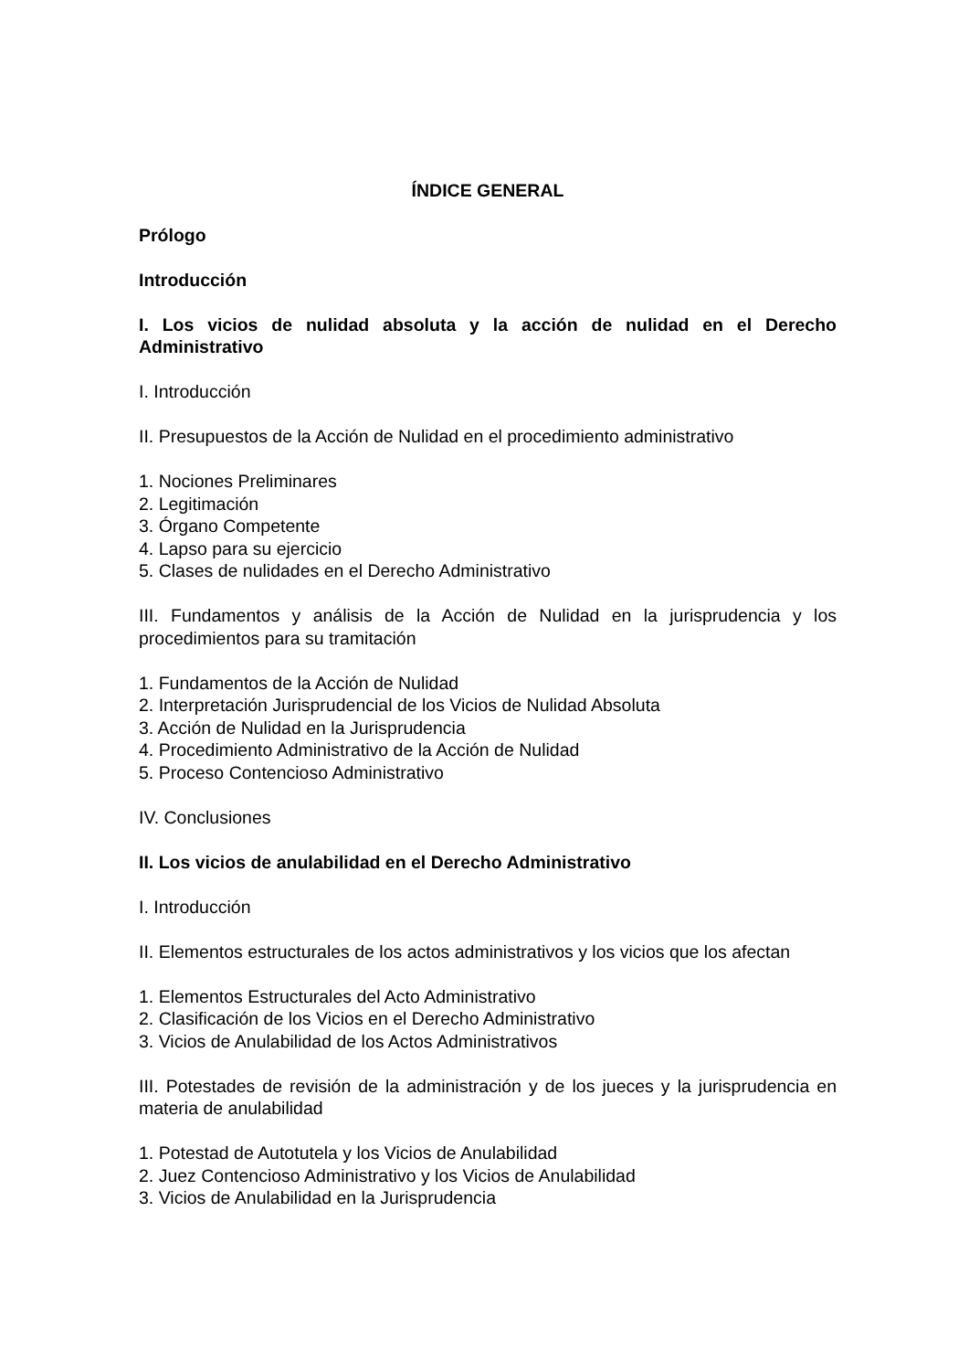ÍNDICE GENERAL
Prólogo
Introducción
I. Los vicios de nulidad absoluta y la acción de nulidad en el Derecho Administrativo
I. Introducción
II. Presupuestos de la Acción de Nulidad en el procedimiento administrativo
1. Nociones Preliminares
2. Legitimación
3. Órgano Competente
4. Lapso para su ejercicio
5. Clases de nulidades en el Derecho Administrativo
III. Fundamentos y análisis de la Acción de Nulidad en la jurisprudencia y los procedimientos para su tramitación
1. Fundamentos de la Acción de Nulidad
2. Interpretación Jurisprudencial de los Vicios de Nulidad Absoluta
3. Acción de Nulidad en la Jurisprudencia
4. Procedimiento Administrativo de la Acción de Nulidad
5. Proceso Contencioso Administrativo
IV. Conclusiones
II. Los vicios de anulabilidad en el Derecho Administrativo
I. Introducción
II. Elementos estructurales de los actos administrativos y los vicios que los afectan
1. Elementos Estructurales del Acto Administrativo
2. Clasificación de los Vicios en el Derecho Administrativo
3. Vicios de Anulabilidad de los Actos Administrativos
III. Potestades de revisión de la administración y de los jueces y la jurisprudencia en materia de anulabilidad
1. Potestad de Autotutela y los Vicios de Anulabilidad
2. Juez Contencioso Administrativo y los Vicios de Anulabilidad
3. Vicios de Anulabilidad en la Jurisprudencia